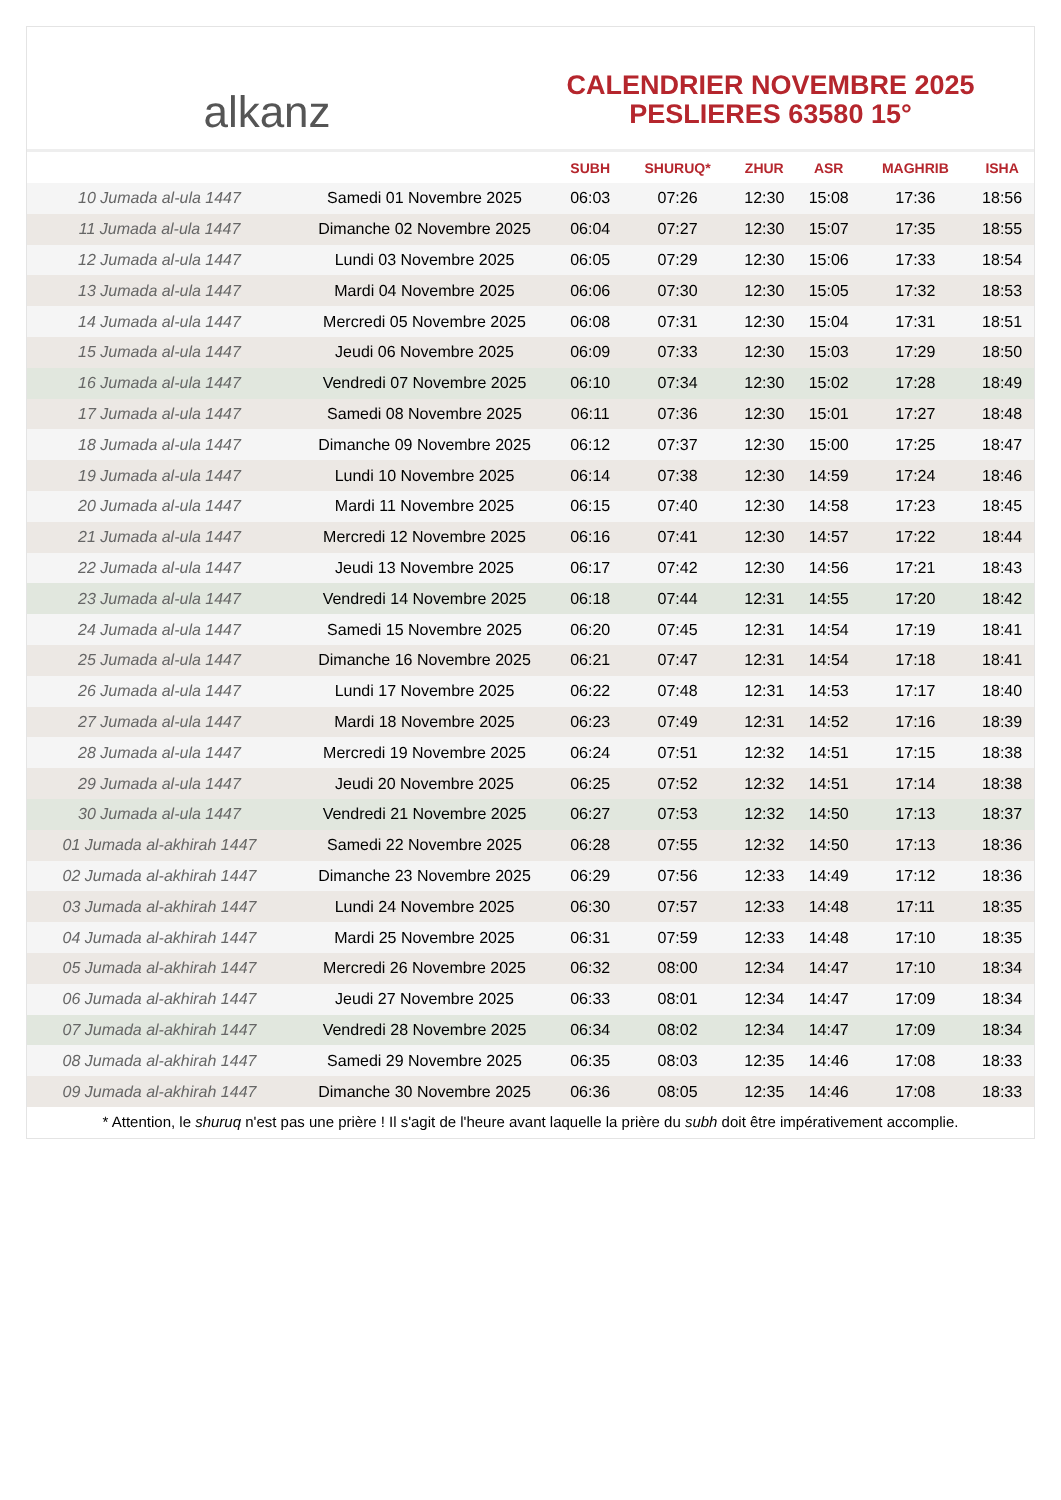alkanz
CALENDRIER NOVEMBRE 2025
PESLIERES 63580 15°
| | | SUBH | SHURUQ* | ZHUR | ASR | MAGHRIB | ISHA |
| --- | --- | --- | --- | --- | --- | --- | --- |
| 10 Jumada al-ula 1447 | Samedi 01 Novembre 2025 | 06:03 | 07:26 | 12:30 | 15:08 | 17:36 | 18:56 |
| 11 Jumada al-ula 1447 | Dimanche 02 Novembre 2025 | 06:04 | 07:27 | 12:30 | 15:07 | 17:35 | 18:55 |
| 12 Jumada al-ula 1447 | Lundi 03 Novembre 2025 | 06:05 | 07:29 | 12:30 | 15:06 | 17:33 | 18:54 |
| 13 Jumada al-ula 1447 | Mardi 04 Novembre 2025 | 06:06 | 07:30 | 12:30 | 15:05 | 17:32 | 18:53 |
| 14 Jumada al-ula 1447 | Mercredi 05 Novembre 2025 | 06:08 | 07:31 | 12:30 | 15:04 | 17:31 | 18:51 |
| 15 Jumada al-ula 1447 | Jeudi 06 Novembre 2025 | 06:09 | 07:33 | 12:30 | 15:03 | 17:29 | 18:50 |
| 16 Jumada al-ula 1447 | Vendredi 07 Novembre 2025 | 06:10 | 07:34 | 12:30 | 15:02 | 17:28 | 18:49 |
| 17 Jumada al-ula 1447 | Samedi 08 Novembre 2025 | 06:11 | 07:36 | 12:30 | 15:01 | 17:27 | 18:48 |
| 18 Jumada al-ula 1447 | Dimanche 09 Novembre 2025 | 06:12 | 07:37 | 12:30 | 15:00 | 17:25 | 18:47 |
| 19 Jumada al-ula 1447 | Lundi 10 Novembre 2025 | 06:14 | 07:38 | 12:30 | 14:59 | 17:24 | 18:46 |
| 20 Jumada al-ula 1447 | Mardi 11 Novembre 2025 | 06:15 | 07:40 | 12:30 | 14:58 | 17:23 | 18:45 |
| 21 Jumada al-ula 1447 | Mercredi 12 Novembre 2025 | 06:16 | 07:41 | 12:30 | 14:57 | 17:22 | 18:44 |
| 22 Jumada al-ula 1447 | Jeudi 13 Novembre 2025 | 06:17 | 07:42 | 12:30 | 14:56 | 17:21 | 18:43 |
| 23 Jumada al-ula 1447 | Vendredi 14 Novembre 2025 | 06:18 | 07:44 | 12:31 | 14:55 | 17:20 | 18:42 |
| 24 Jumada al-ula 1447 | Samedi 15 Novembre 2025 | 06:20 | 07:45 | 12:31 | 14:54 | 17:19 | 18:41 |
| 25 Jumada al-ula 1447 | Dimanche 16 Novembre 2025 | 06:21 | 07:47 | 12:31 | 14:54 | 17:18 | 18:41 |
| 26 Jumada al-ula 1447 | Lundi 17 Novembre 2025 | 06:22 | 07:48 | 12:31 | 14:53 | 17:17 | 18:40 |
| 27 Jumada al-ula 1447 | Mardi 18 Novembre 2025 | 06:23 | 07:49 | 12:31 | 14:52 | 17:16 | 18:39 |
| 28 Jumada al-ula 1447 | Mercredi 19 Novembre 2025 | 06:24 | 07:51 | 12:32 | 14:51 | 17:15 | 18:38 |
| 29 Jumada al-ula 1447 | Jeudi 20 Novembre 2025 | 06:25 | 07:52 | 12:32 | 14:51 | 17:14 | 18:38 |
| 30 Jumada al-ula 1447 | Vendredi 21 Novembre 2025 | 06:27 | 07:53 | 12:32 | 14:50 | 17:13 | 18:37 |
| 01 Jumada al-akhirah 1447 | Samedi 22 Novembre 2025 | 06:28 | 07:55 | 12:32 | 14:50 | 17:13 | 18:36 |
| 02 Jumada al-akhirah 1447 | Dimanche 23 Novembre 2025 | 06:29 | 07:56 | 12:33 | 14:49 | 17:12 | 18:36 |
| 03 Jumada al-akhirah 1447 | Lundi 24 Novembre 2025 | 06:30 | 07:57 | 12:33 | 14:48 | 17:11 | 18:35 |
| 04 Jumada al-akhirah 1447 | Mardi 25 Novembre 2025 | 06:31 | 07:59 | 12:33 | 14:48 | 17:10 | 18:35 |
| 05 Jumada al-akhirah 1447 | Mercredi 26 Novembre 2025 | 06:32 | 08:00 | 12:34 | 14:47 | 17:10 | 18:34 |
| 06 Jumada al-akhirah 1447 | Jeudi 27 Novembre 2025 | 06:33 | 08:01 | 12:34 | 14:47 | 17:09 | 18:34 |
| 07 Jumada al-akhirah 1447 | Vendredi 28 Novembre 2025 | 06:34 | 08:02 | 12:34 | 14:47 | 17:09 | 18:34 |
| 08 Jumada al-akhirah 1447 | Samedi 29 Novembre 2025 | 06:35 | 08:03 | 12:35 | 14:46 | 17:08 | 18:33 |
| 09 Jumada al-akhirah 1447 | Dimanche 30 Novembre 2025 | 06:36 | 08:05 | 12:35 | 14:46 | 17:08 | 18:33 |
* Attention, le shuruq n'est pas une prière ! Il s'agit de l'heure avant laquelle la prière du subh doit être impérativement accomplie.